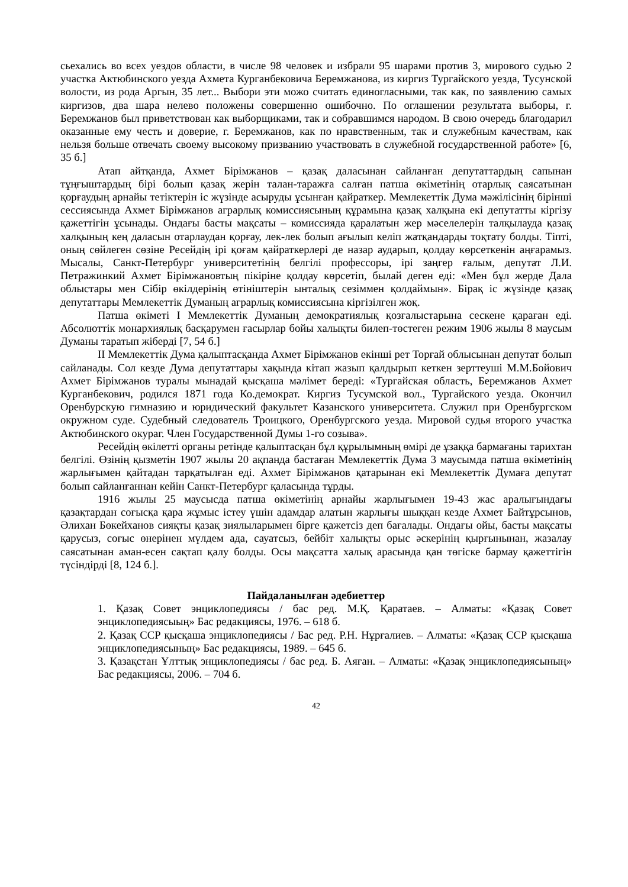сьехались во всех уездов области, в числе 98 человек и избрали 95 шарами против 3, мирового судью 2 участка Актюбинского уезда Ахмета Курганбековича Беремжанова, из киргиз Тургайского уезда, Тусунской волости, из рода Аргын, 35 лет... Выбори эти можо считать единогласными, так как, по заявлению самых киргизов, два шара нелево положены совершенно ошибочно. По оглашении результата выборы, г. Беремжанов был приветствован как выборщиками, так и собравшимся народом. В свою очередь благодарил оказанные ему честь и доверие, г. Беремжанов, как по нравственным, так и служебным качествам, как нельзя больше отвечать своему высокому призванию участвовать в служебной государственной работе» [6, 35 б.]
Атап айтқанда, Ахмет Бірімжанов – қазақ даласынан сайланған депутаттардың сапынан тұңғыштардың бірі болып қазақ жерін талан-таражға салған патша өкіметінің отарлық саясатынан қорғаудың арнайы тетіктерін іс жүзінде асыруды ұсынған қайраткер. Мемлекеттік Дума мәжілісінің бірінші сессиясында Ахмет Бірімжанов аграрлық комиссиясының құрамына қазақ халқына екі депутатты кіргізу қажеттігін ұсынады. Ондағы басты мақсаты – комиссияда қаралатын жер мәселелерін талқылауда қазақ халқының кең даласын отарлаудан қорғау, лек-лек болып ағылып келіп жатқандарды тоқтату болды. Тіпті, оның сөйлеген сөзіне Ресейдің ірі қоғам қайраткерлері де назар аударып, қолдау көрсеткенін аңғарамыз. Мысалы, Санкт-Петербург университетінің белгілі профессоры, ірі заңгер ғалым, депутат Л.И. Петражинкий Ахмет Бірімжановтың пікіріне қолдау көрсетіп, былай деген еді: «Мен бұл жерде Дала облыстары мен Сібір өкілдерінің өтініштерін ынталық сезіммен қолдаймын». Бірақ іс жүзінде қазақ депутаттары Мемлекеттік Думаның аграрлық комиссиясына кіргізілген жоқ.
Патша өкіметі I Мемлекеттік Думаның демократиялық қозғалыстарына сескене қараған еді. Абсолюттік монархиялық басқарумен ғасырлар бойы халықты билеп-төстеген режим 1906 жылы 8 маусым Думаны таратып жіберді [7, 54 б.]
II Мемлекеттік Дума қалыптасқанда Ахмет Бірімжанов екінші рет Торғай облысынан депутат болып сайланады. Сол кезде Дума депутаттары хақында кітап жазып қалдырып кеткен зерттеуші М.М.Бойович Ахмет Бірімжанов туралы мынадай қысқаша мәлімет береді: «Тургайская область, Беремжанов Ахмет Курганбекович, родился 1871 года Ко.демократ. Киргиз Тусумской вол., Тургайского уезда. Окончил Оренбурскую гимназию и юридический факультет Казанского университета. Служил при Оренбургском окружном суде. Судебный следователь Троицкого, Оренбургского уезда. Мировой судья второго участка Актюбинского окураг. Член Государственной Думы 1-го созыва».
Ресейдің өкілетті органы ретінде қалыптасқан бұл құрылымның өмірі де ұзаққа бармағаны тарихтан белгілі. Өзінің қызметін 1907 жылы 20 ақпанда бастаған Мемлекеттік Дума 3 маусымда патша өкіметінің жарлығымен қайтадан тарқатылған еді. Ахмет Бірімжанов қатарынан екі Мемлекеттік Думаға депутат болып сайланғаннан кейін Санкт-Петербург қаласында тұрды.
1916 жылы 25 маусысда патша өкіметінің арнайы жарлығымен 19-43 жас аралығындағы қазақтардан соғысқа қара жұмыс істеу үшін адамдар алатын жарлығы шыққан кезде Ахмет Байтұрсынов, Әлихан Бөкейханов сияқты қазақ зиялыларымен бірге қажетсіз деп бағалады. Ондағы ойы, басты мақсаты қарусыз, соғыс өнерінен мүлдем ада, сауатсыз, бейбіт халықты орыс әскерінің қырғынынан, жазалау саясатынан аман-есен сақтап қалу болды. Осы мақсатта халық арасында қан төгіске бармау қажеттігін түсіндірді [8, 124 б.].
Пайдаланылған әдебиеттер
1. Қазақ Совет энциклопедиясы / бас ред. М.Қ. Қаратаев. – Алматы: «Қазақ Совет энциклопедиясыың» Бас редакциясы, 1976. – 618 б.
2. Қазақ ССР қысқаша энциклопедиясы / Бас ред. Р.Н. Нұрғалиев. – Алматы: «Қазақ ССР қысқаша энциклопедиясының» Бас редакциясы, 1989. – 645 б.
3. Қазақстан Ұлттық энциклопедиясы / бас ред. Б. Аяған. – Алматы: «Қазақ энциклопедиясының» Бас редакциясы, 2006. – 704 б.
42